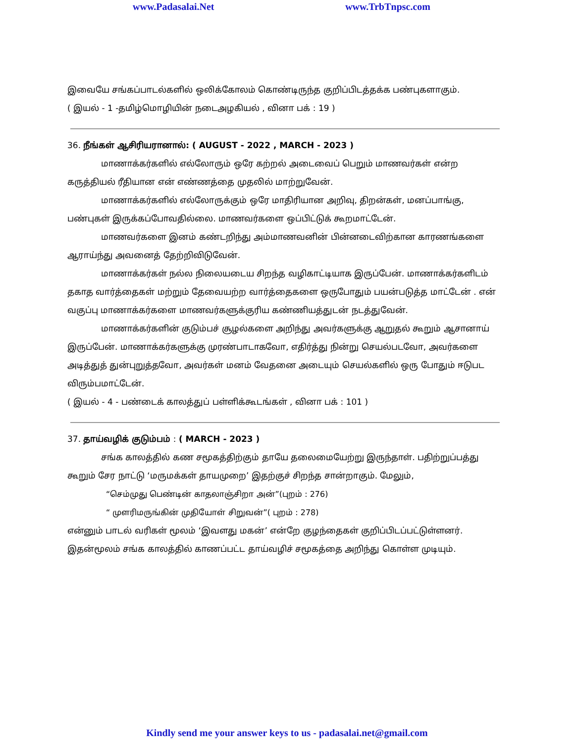www.Padasalai.Net www.TrbTnpsc.com
இவையே சங்கப்பாடல்களில் ஒலிக்கோலம் கொண்டிருந்த குறிப்பிடத்தக்க பண்புகளாகும்.
( இயல் - 1 -தமிழ்மொழியின் நடைஅழகியல் , வினா பக் : 19 )
36. நீங்கள் ஆசிரியரானால்: ( AUGUST - 2022 , MARCH - 2023 )
மாணாக்கர்களில் எல்லோரும் ஒரே கற்றல் அடைவைப் பெறும் மாணவர்கள் என்ற கருத்தியல் ரீதியான என் எண்ணத்தை முதலில் மாற்றுவேன்.
மாணாக்கர்களில் எல்லோருக்கும் ஒரே மாதிரியான அறிவு, திறன்கள், மனப்பாங்கு, பண்புகள் இருக்கப்போவதில்லை. மாணவர்களை ஒப்பிட்டுக் கூறமாட்டேன்.
மாணவர்களை இனம் கண்டறிந்து அம்மாணவனின் பின்னடைவிற்கான காரணங்களை ஆராய்ந்து அவனைத் தேற்றிவிடுவேன்.
மாணாக்கர்கள் நல்ல நிலையடைய சிறந்த வழிகாட்டியாக இருப்பேன். மாணாக்கர்களிடம் தகாத வார்த்தைகள் மற்றும் தேவையற்ற வார்த்தைகளை ஒருபோதும் பயன்படுத்த மாட்டேன் . என் வகுப்பு மாணாக்கர்களை மாணவர்களுக்குரிய கண்ணியத்துடன் நடத்துவேன்.
மாணாக்கர்களின் குடும்பச் சூழல்களை அறிந்து அவர்களுக்கு ஆறுதல் கூறும் ஆசானாய் இருப்பேன். மாணாக்கர்களுக்கு முரண்பாடாகவோ, எதிர்த்து நின்று செயல்படவோ, அவர்களை அடித்துத் துன்புறுத்தவோ, அவர்கள் மனம் வேதனை அடையும் செயல்களில் ஒரு போதும் ஈடுபட விரும்பமாட்டேன்.
( இயல் - 4 - பண்டைக் காலத்துப் பள்ளிக்கூடங்கள் , வினா பக் : 101 )
37. தாய்வழிக் குடும்பம் : ( MARCH - 2023 )
சங்க காலத்தில் கண சமூகத்திற்கும் தாயே தலைமையேற்று இருந்தாள். பதிற்றுப்பத்து கூறும் சேர நாட்டு ‘மருமக்கள் தாயமுறை’ இதற்குச் சிறந்த சான்றாகும். மேலும்,
“செம்முது பெண்டின் காதலாஞ்சிறா அன்”(புறம் : 276)
“ முளரிமருங்கின் முதியோள் சிறுவன்”( புறம் : 278)
என்னும் பாடல் வரிகள் மூலம் ‘இவளது மகன்’ என்றே குழந்தைகள் குறிப்பிடப்பட்டுள்ளனர். இதன்மூலம் சங்க காலத்தில் காணப்பட்ட தாய்வழிச் சமூகத்தை அறிந்து கொள்ள முடியும்.
Kindly send me your answer keys to us - padasalai.net@gmail.com